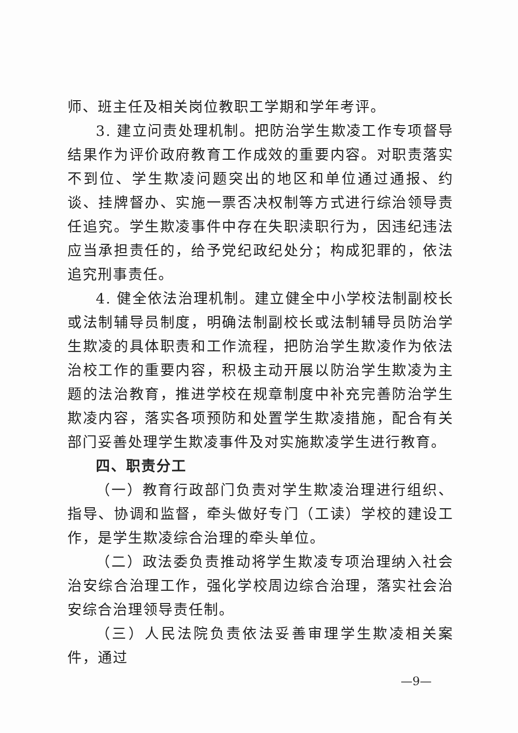师、班主任及相关岗位教职工学期和学年考评。
3. 建立问责处理机制。把防治学生欺凌工作专项督导结果作为评价政府教育工作成效的重要内容。对职责落实不到位、学生欺凌问题突出的地区和单位通过通报、约谈、挂牌督办、实施一票否决权制等方式进行综治领导责任追究。学生欺凌事件中存在失职渎职行为，因违纪违法应当承担责任的，给予党纪政纪处分；构成犯罪的，依法追究刑事责任。
4. 健全依法治理机制。建立健全中小学校法制副校长或法制辅导员制度，明确法制副校长或法制辅导员防治学生欺凌的具体职责和工作流程，把防治学生欺凌作为依法治校工作的重要内容，积极主动开展以防治学生欺凌为主题的法治教育，推进学校在规章制度中补充完善防治学生欺凌内容，落实各项预防和处置学生欺凌措施，配合有关部门妥善处理学生欺凌事件及对实施欺凌学生进行教育。
四、职责分工
（一）教育行政部门负责对学生欺凌治理进行组织、指导、协调和监督，牵头做好专门（工读）学校的建设工作，是学生欺凌综合治理的牵头单位。
（二）政法委负责推动将学生欺凌专项治理纳入社会治安综合治理工作，强化学校周边综合治理，落实社会治安综合治理领导责任制。
（三）人民法院负责依法妥善审理学生欺凌相关案件，通过
—9—